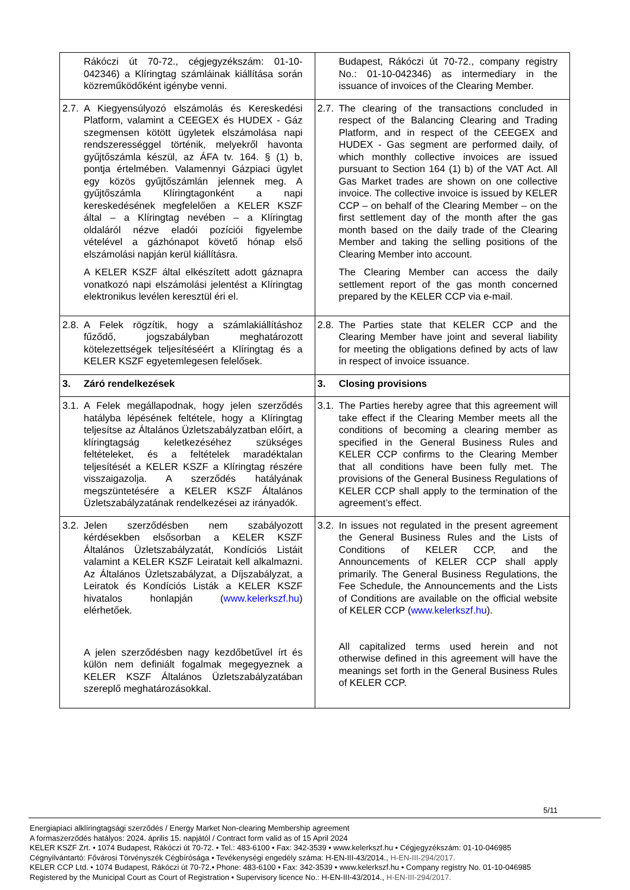| Rákóczi út 70-72., cégjegyzékszám: 01-10-042346) a Klíringtag számláinak kiállítása során közreműködőként igénybe venni. | Budapest, Rákóczi út 70-72., company registry No.: 01-10-042346) as intermediary in the issuance of invoices of the Clearing Member. |
| 2.7. A Kiegyensúlyozó elszámolás és Kereskedési Platform, valamint a CEEGEX és HUDEX - Gáz szegmensen kötött ügyletek elszámolása napi rendszerességgel történik, melyekről havonta gyűjtőszámla készül, az ÁFA tv. 164. § (1) b, pontja értelmében. Valamennyi Gázpiaci ügylet egy közös gyűjtőszámlán jelennek meg. A gyűjtőszámla Klíringtagonként a napi kereskedésének megfelelően a KELER KSZF által – a Klíringtag nevében – a Klíringtag oldaláról nézve eladói pozíciói figyelembe vételével a gázhónapot követő hónap első elszámolási napján kerül kiállításra. A KELER KSZF által elkészített adott gáznapra vonatkozó napi elszámolási jelentést a Klíringtag elektronikus levélen keresztül éri el. | 2.7. The clearing of the transactions concluded in respect of the Balancing Clearing and Trading Platform, and in respect of the CEEGEX and HUDEX - Gas segment are performed daily, of which monthly collective invoices are issued pursuant to Section 164 (1) b) of the VAT Act. All Gas Market trades are shown on one collective invoice. The collective invoice is issued by KELER CCP – on behalf of the Clearing Member – on the first settlement day of the month after the gas month based on the daily trade of the Clearing Member and taking the selling positions of the Clearing Member into account. The Clearing Member can access the daily settlement report of the gas month concerned prepared by the KELER CCP via e-mail. |
| 2.8. A Felek rögzítik, hogy a számlakiállításhoz fűződő, jogszabályban meghatározott kötelezettségek teljesítéséért a Klíringtag és a KELER KSZF egyetemlegesen felelősek. | 2.8. The Parties state that KELER CCP and the Clearing Member have joint and several liability for meeting the obligations defined by acts of law in respect of invoice issuance. |
| 3. Záró rendelkezések | 3. Closing provisions |
| 3.1. A Felek megállapodnak, hogy jelen szerződés hatályba lépésének feltétele, hogy a Klíringtag teljesítse az Általános Üzletszabályzatban előírt, a klíringtagság keletkezéséhez szükséges feltételeket, és a feltételek maradéktalan teljesítését a KELER KSZF a Klíringtag részére visszaigazolja. A szerződés hatályának megszüntetésére a KELER KSZF Általános Üzletszabályzatának rendelkezései az irányadók. | 3.1. The Parties hereby agree that this agreement will take effect if the Clearing Member meets all the conditions of becoming a clearing member as specified in the General Business Rules and KELER CCP confirms to the Clearing Member that all conditions have been fully met. The provisions of the General Business Regulations of KELER CCP shall apply to the termination of the agreement’s effect. |
| 3.2. Jelen szerződésben nem szabályozott kérdésekben elsősorban a KELER KSZF Általános Üzletszabályzatát, Kondíciós Listáit valamint a KELER KSZF Leiratait kell alkalmazni. Az Általános Üzletszabályzat, a Díjszabályzat, a Leiratok és Kondíciós Listák a KELER KSZF hivatalos honlapján ( www.kelerkszf.hu ) elérhetőek. A jelen szerződésben nagy kezdőbetűvel írt és külön nem definiált fogalmak megegyeznek a KELER KSZF Általános Üzletszabályzatában szereplő meghatározásokkal. | 3.2. In issues not regulated in the present agreement the General Business Rules and the Lists of Conditions of KELER CCP, and the Announcements of KELER CCP shall apply primarily. The General Business Regulations, the Fee Schedule, the Announcements and the Lists of Conditions are available on the official website of KELER CCP ( www.kelerkszf.hu ). All capitalized terms used herein and not otherwise defined in this agreement will have the meanings set forth in the General Business Rules of KELER CCP. |
5/11
Energiapiaci alklíringtagsági szerződés / Energy Market Non-clearing Membership agreement
A formaszerződés hatályos: 2024. április 15. napjától / Contract form valid as of 15 April 2024
KELER KSZF Zrt. • 1074 Budapest, Rákóczi út 70-72. • Tel.: 483-6100 • Fax: 342-3539 • www.kelerkszf.hu • Cégjegyzékszám: 01-10-046985
Cégnyilvántartó: Fővárosi Törvényszék Cégbírósága • Tevékenységi engedély száma: H-EN-III-43/2014., H-EN-III-294/2017.
KELER CCP Ltd. • 1074 Budapest, Rákóczi út 70-72.• Phone: 483-6100 • Fax: 342-3539 • www.kelerkszf.hu • Company registry No. 01-10-046985
Registered by the Municipal Court as Court of Registration • Supervisory licence No.: H-EN-III-43/2014., H-EN-III-294/2017.